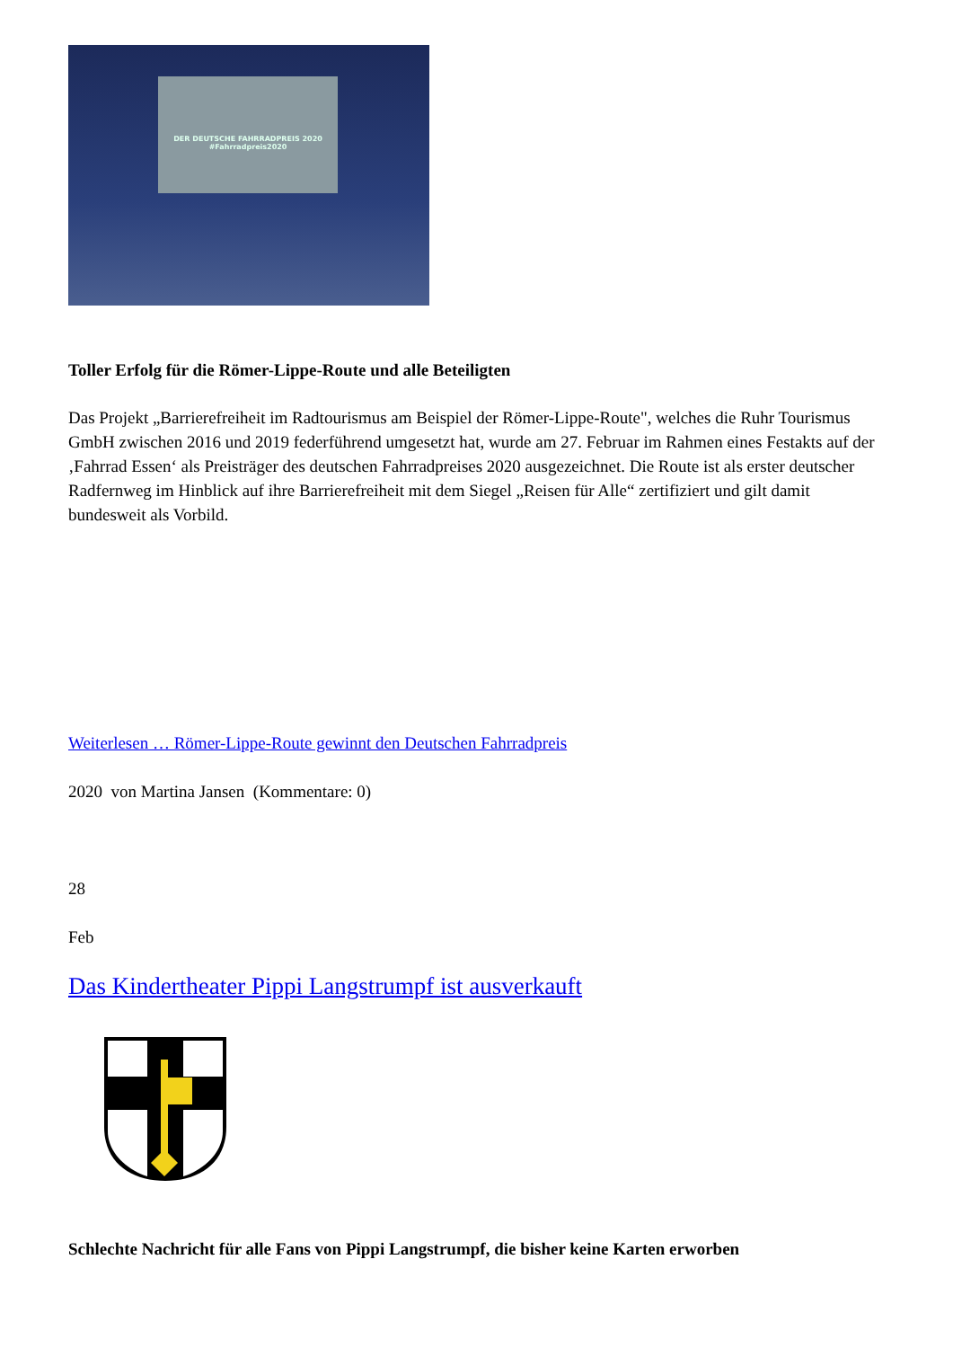DER DEUTSCHE FAHRRADPREIS 2020 #Fahrradpreis2020
Toller Erfolg für die Römer-Lippe-Route und alle Beteiligten
Das Projekt „Barrierefreiheit im Radtourismus am Beispiel der Römer-Lippe-Route", welches die Ruhr Tourismus GmbH zwischen 2016 und 2019 federführend umgesetzt hat, wurde am 27. Februar im Rahmen eines Festakts auf der ‚Fahrrad Essen‘ als Preisträger des deutschen Fahrradpreises 2020 ausgezeichnet. Die Route ist als erster deutscher Radfernweg im Hinblick auf ihre Barrierefreiheit mit dem Siegel „Reisen für Alle“ zertifiziert und gilt damit bundesweit als Vorbild.
Weiterlesen … Römer-Lippe-Route gewinnt den Deutschen Fahrradpreis
2020 von Martina Jansen (Kommentare: 0)
28
Feb
Das Kindertheater Pippi Langstrumpf ist ausverkauft
Schlechte Nachricht für alle Fans von Pippi Langstrumpf, die bisher keine Karten erworben